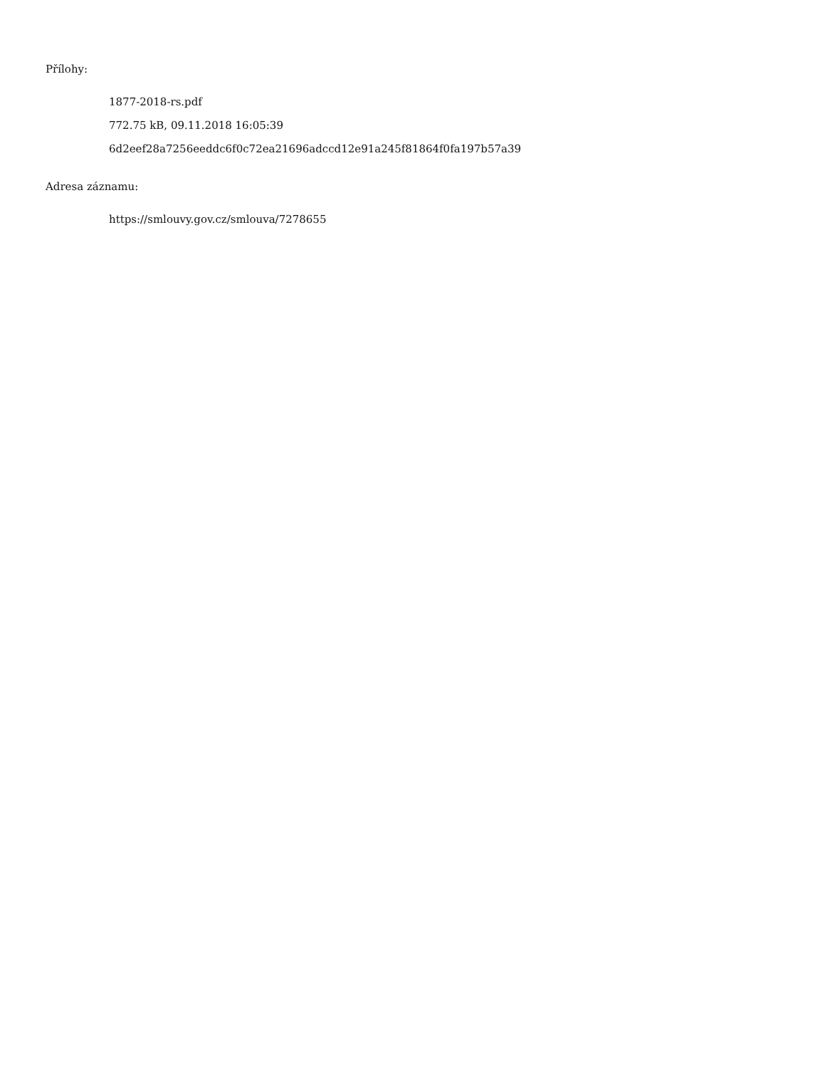Přílohy:
1877-2018-rs.pdf
772.75 kB, 09.11.2018 16:05:39
6d2eef28a7256eeddc6f0c72ea21696adccd12e91a245f81864f0fa197b57a39
Adresa záznamu:
https://smlouvy.gov.cz/smlouva/7278655